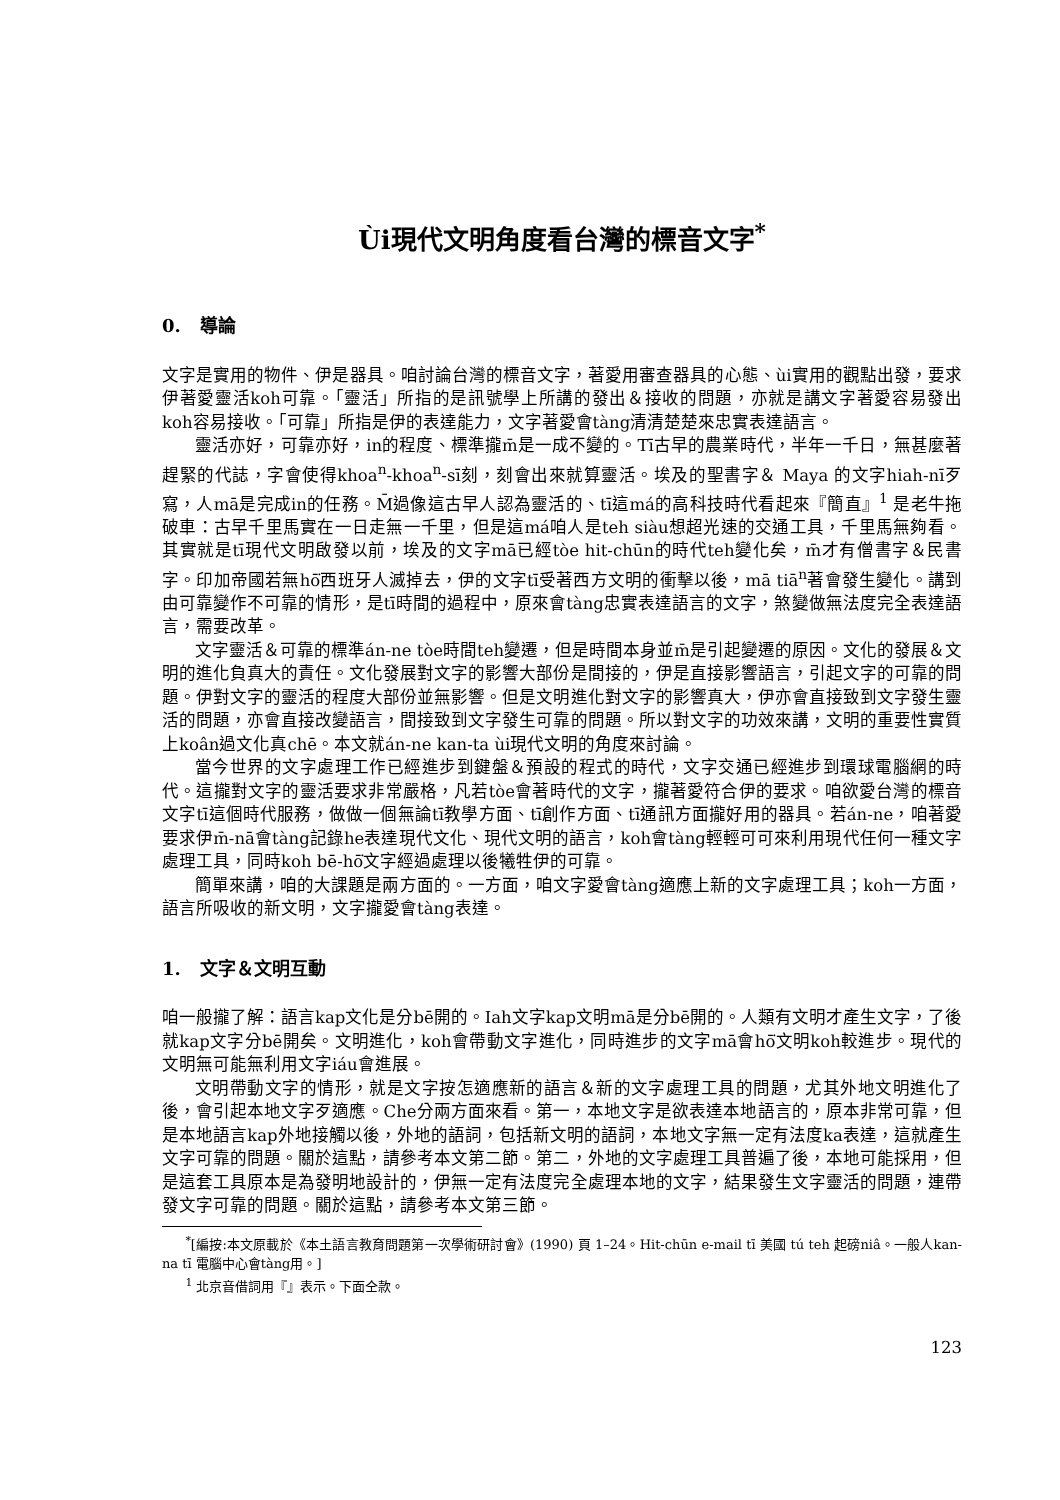Ùi現代文明角度看台灣的標音文字<sup>*</sup>
0. 導論
文字是實用的物件、伊是器具。咱討論台灣的標音文字，著愛用審查器具的心態、ùi實用的觀點出發，要求伊著愛靈活koh可靠。「靈活」所指的是訊號學上所講的發出＆接收的問題，亦就是講文字著愛容易發出koh容易接收。「可靠」所指是伊的表達能力，文字著愛會tàng清清楚楚來忠實表達語言。
靈活亦好，可靠亦好，in的程度、標準攏m̄是一成不變的。Tī古早的農業時代，半年一千日，無甚麼著趕緊的代誌，字會使得khoa<sup>n</sup>-khoa<sup>n</sup>-sī刻，刻會出來就算靈活。埃及的聖書字＆ Maya 的文字hiah-nī歹寫，人mā是完成in的任務。M̄過像這古早人認為靈活的、tī這má的高科技時代看起來『簡直』<sup>1</sup> 是老牛拖破車：古早千里馬實在一日走無一千里，但是這má咱人是teh siàu想超光速的交通工具，千里馬無夠看。其實就是tī現代文明啟發以前，埃及的文字mā已經tòe hit-chūn的時代teh變化矣，m̄才有僧書字＆民書字。印加帝國若無hō͘西班牙人滅掉去，伊的文字tī受著西方文明的衝擊以後，mā tiā<sup>n</sup>著會發生變化。講到由可靠變作不可靠的情形，是tī時間的過程中，原來會tàng忠實表達語言的文字，煞變做無法度完全表達語言，需要改革。
文字靈活＆可靠的標準án-ne tòe時間teh變遷，但是時間本身並m̄是引起變遷的原因。文化的發展＆文明的進化負真大的責任。文化發展對文字的影響大部份是間接的，伊是直接影響語言，引起文字的可靠的問題。伊對文字的靈活的程度大部份並無影響。但是文明進化對文字的影響真大，伊亦會直接致到文字發生靈活的問題，亦會直接改變語言，間接致到文字發生可靠的問題。所以對文字的功效來講，文明的重要性實質上koân過文化真chē。本文就án-ne kan-ta ùi現代文明的角度來討論。
當今世界的文字處理工作已經進步到鍵盤＆預設的程式的時代，文字交通已經進步到環球電腦網的時代。這攏對文字的靈活要求非常嚴格，凡若tòe會著時代的文字，攏著愛符合伊的要求。咱欲愛台灣的標音文字tī這個時代服務，做做一個無論tī教學方面、tī創作方面、tī通訊方面攏好用的器具。若án-ne，咱著愛要求伊m̄-nā會tàng記錄he表達現代文化、現代文明的語言，koh會tàng輕輕可可來利用現代任何一種文字處理工具，同時koh bē-hō͘文字經過處理以後犧牲伊的可靠。
簡單來講，咱的大課題是兩方面的。一方面，咱文字愛會tàng適應上新的文字處理工具；koh一方面，語言所吸收的新文明，文字攏愛會tàng表達。
1. 文字＆文明互動
咱一般攏了解：語言kap文化是分bē開的。Iah文字kap文明mā是分bē開的。人類有文明才產生文字，了後就kap文字分bē開矣。文明進化，koh會帶動文字進化，同時進步的文字mā會hō͘文明koh較進步。現代的文明無可能無利用文字iáu會進展。
文明帶動文字的情形，就是文字按怎適應新的語言＆新的文字處理工具的問題，尤其外地文明進化了後，會引起本地文字歹適應。Che分兩方面來看。第一，本地文字是欲表達本地語言的，原本非常可靠，但是本地語言kap外地接觸以後，外地的語詞，包括新文明的語詞，本地文字無一定有法度ka表達，這就產生文字可靠的問題。關於這點，請參考本文第二節。第二，外地的文字處理工具普遍了後，本地可能採用，但是這套工具原本是為發明地設計的，伊無一定有法度完全處理本地的文字，結果發生文字靈活的問題，連帶發文字可靠的問題。關於這點，請參考本文第三節。
<sup>*</sup> [編按:本文原載於《本土語言教育問題第一次學術研討會》(1990) 頁 1–24。Hit-chūn e-mail tī 美國 tú teh 起磅niâ。一般人kan-na tī 電腦中心會tàng用。]
<sup>1</sup> 北京音借詞用『』表示。下面仝款。
123